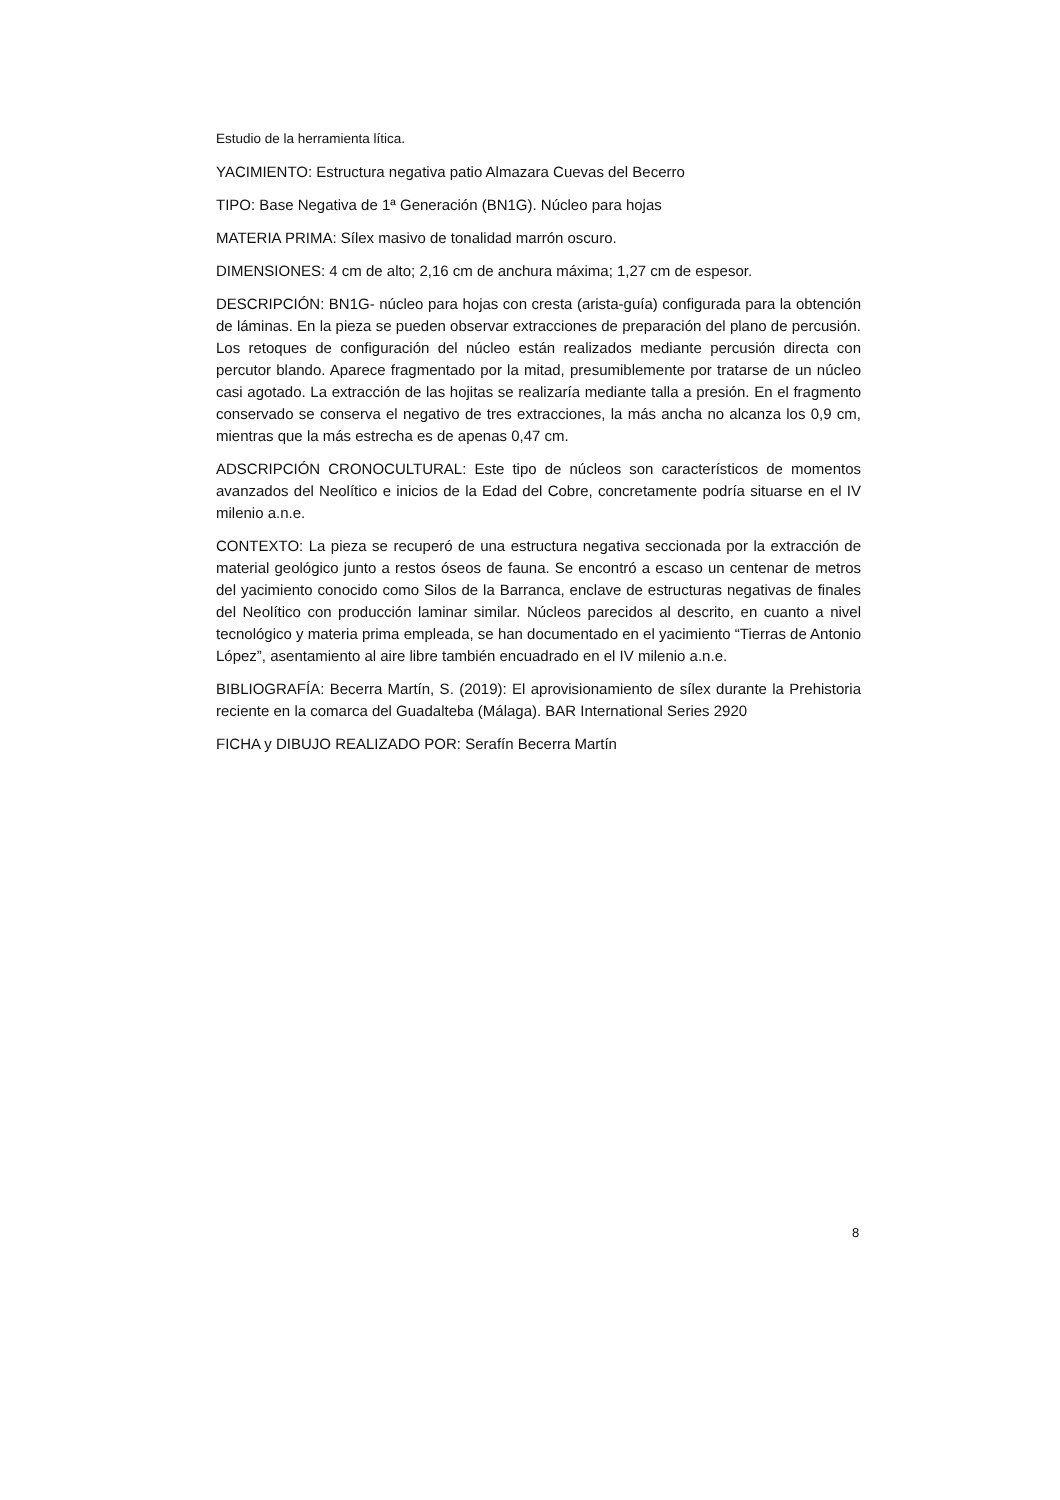Estudio de la herramienta lítica.
YACIMIENTO: Estructura negativa patio Almazara Cuevas del Becerro
TIPO: Base Negativa de 1ª Generación (BN1G). Núcleo para hojas
MATERIA PRIMA: Sílex masivo de tonalidad marrón oscuro.
DIMENSIONES: 4 cm de alto; 2,16 cm de anchura máxima; 1,27 cm de espesor.
DESCRIPCIÓN: BN1G- núcleo para hojas con cresta (arista-guía) configurada para la obtención de láminas. En la pieza se pueden observar extracciones de preparación del plano de percusión. Los retoques de configuración del núcleo están realizados mediante percusión directa con percutor blando. Aparece fragmentado por la mitad, presumiblemente por tratarse de un núcleo casi agotado. La extracción de las hojitas se realizaría mediante talla a presión. En el fragmento conservado se conserva el negativo de tres extracciones, la más ancha no alcanza los 0,9 cm, mientras que la más estrecha es de apenas 0,47 cm.
ADSCRIPCIÓN CRONOCULTURAL: Este tipo de núcleos son característicos de momentos avanzados del Neolítico e inicios de la Edad del Cobre, concretamente podría situarse en el IV milenio a.n.e.
CONTEXTO: La pieza se recuperó de una estructura negativa seccionada por la extracción de material geológico junto a restos óseos de fauna. Se encontró a escaso un centenar de metros del yacimiento conocido como Silos de la Barranca, enclave de estructuras negativas de finales del Neolítico con producción laminar similar. Núcleos parecidos al descrito, en cuanto a nivel tecnológico y materia prima empleada, se han documentado en el yacimiento “Tierras de Antonio López”, asentamiento al aire libre también encuadrado en el IV milenio a.n.e.
BIBLIOGRAFÍA: Becerra Martín, S. (2019): El aprovisionamiento de sílex durante la Prehistoria reciente en la comarca del Guadalteba (Málaga). BAR International Series 2920
FICHA y DIBUJO REALIZADO POR: Serafín Becerra Martín
8